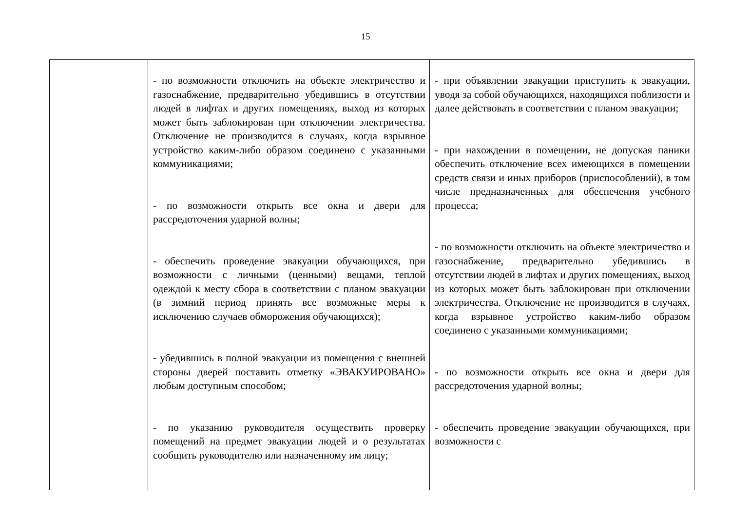15
| | - по возможности отключить на объекте электричество и газоснабжение, предварительно убедившись в отсутствии людей в лифтах и других помещениях, выход из которых может быть заблокирован при отключении электричества. Отключение не производится в случаях, когда взрывное устройство каким-либо образом соединено с указанными коммуникациями; - по возможности открыть все окна и двери для рассредоточения ударной волны; - обеспечить проведение эвакуации обучающихся, при возможности с личными (ценными) вещами, теплой одеждой к месту сбора в соответствии с планом эвакуации (в зимний период принять все возможные меры к исключению случаев обморожения обучающихся); - убедившись в полной эвакуации из помещения с внешней стороны дверей поставить отметку «ЭВАКУИРОВАНО» любым доступным способом; - по указанию руководителя осуществить проверку помещений на предмет эвакуации людей и о результатах сообщить руководителю или назначенному им лицу; | - при объявлении эвакуации приступить к эвакуации, уводя за собой обучающихся, находящихся поблизости и далее действовать в соответствии с планом эвакуации; - при нахождении в помещении, не допуская паники обеспечить отключение всех имеющихся в помещении средств связи и иных приборов (приспособлений), в том числе предназначенных для обеспечения учебного процесса; - по возможности отключить на объекте электричество и газоснабжение, предварительно убедившись в отсутствии людей в лифтах и других помещениях, выход из которых может быть заблокирован при отключении электричества. Отключение не производится в случаях, когда взрывное устройство каким-либо образом соединено с указанными коммуникациями; - по возможности открыть все окна и двери для рассредоточения ударной волны; - обеспечить проведение эвакуации обучающихся, при возможности с |